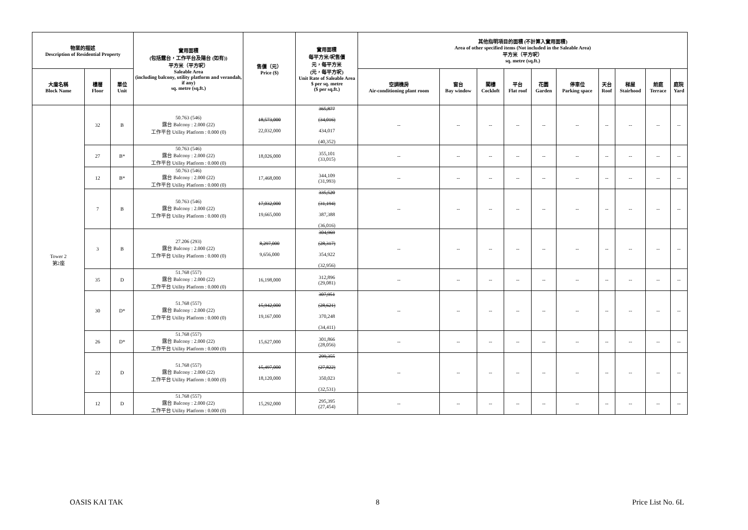| 物業的描述 Description of Residential Property | | | 實用面積 (包括露台，工作平台及陽台 (如有)) 平方米（平方呎） Saleable Area (including balcony, utility platform and verandah, if any) sq. metre (sq.ft.) | 售價（元） Price ($) | 實用面積 每平方米/呎售價 元，每平方米 (元，每平方呎) Unit Rate of Saleable Area $ per sq. metre ($ per sq.ft.) | 其他指明項目的面積 (不計算入實用面積) Area of other specified items (Not included in the Saleable Area) 平方米（平方呎） sq. metre (sq.ft.) | | | | | | | | | |
| --- | --- | --- | --- | --- | --- | --- | --- | --- | --- | --- | --- | --- | --- | --- | --- |
| 大廈名稱 Block Name | 樓層 Floor | 單位 Unit | | | | 空調機房 Air-conditioning plant room | 窗台 Bay window | 閣樓 Cockloft | 平台 Flat roof | 花園 Garden | 停車位 Parking space | 天台 Roof | 梯屋 Stairhood | 前庭 Terrace | 庭院 Yard |
| Tower 2 第2座 | 32 | B | 50.763 (546) 露台 Balcony : 2.000 (22) 工作平台 Utility Platform : 0.000 (0) | 18,573,000 22,032,000 | 365,877 (34,016) 434,017 (40,352) | -- | -- | -- | -- | -- | -- | -- | -- | -- | -- |
| | 27 | B* | 50.763 (546) 露台 Balcony : 2.000 (22) 工作平台 Utility Platform : 0.000 (0) | 18,026,000 | 355,101 (33,015) | -- | -- | -- | -- | -- | -- | -- | -- | -- | -- |
| | 12 | B* | 50.763 (546) 露台 Balcony : 2.000 (22) 工作平台 Utility Platform : 0.000 (0) | 17,468,000 | 344,109 (31,993) | -- | -- | -- | -- | -- | -- | -- | -- | -- | -- |
| | 7 | B | 50.763 (546) 露台 Balcony : 2.000 (22) 工作平台 Utility Platform : 0.000 (0) | 17,032,000 19,665,000 | 335,520 (31,194) 387,388 (36,016) | -- | -- | -- | -- | -- | -- | -- | -- | -- | -- |
| | 3 | B | 27.206 (293) 露台 Balcony : 2.000 (22) 工作平台 Utility Platform : 0.000 (0) | 8,297,000 9,656,000 | 304,969 (28,317) 354,922 (32,956) | -- | -- | -- | -- | -- | -- | -- | -- | -- | -- |
| | 35 | D | 51.768 (557) 露台 Balcony : 2.000 (22) 工作平台 Utility Platform : 0.000 (0) | 16,198,000 | 312,896 (29,081) | -- | -- | -- | -- | -- | -- | -- | -- | -- | -- |
| | 30 | D* | 51.768 (557) 露台 Balcony : 2.000 (22) 工作平台 Utility Platform : 0.000 (0) | 15,942,000 19,167,000 | 307,951 (28,621) 370,248 (34,411) | -- | -- | -- | -- | -- | -- | -- | -- | -- | -- |
| | 26 | D* | 51.768 (557) 露台 Balcony : 2.000 (22) 工作平台 Utility Platform : 0.000 (0) | 15,627,000 | 301,866 (28,056) | -- | -- | -- | -- | -- | -- | -- | -- | -- | -- |
| | 22 | D | 51.768 (557) 露台 Balcony : 2.000 (22) 工作平台 Utility Platform : 0.000 (0) | 15,497,000 18,120,000 | 299,355 (27,822) 350,023 (32,531) | -- | -- | -- | -- | -- | -- | -- | -- | -- | -- |
| | 12 | D | 51.768 (557) 露台 Balcony : 2.000 (22) 工作平台 Utility Platform : 0.000 (0) | 15,292,000 | 295,395 (27,454) | -- | -- | -- | -- | -- | -- | -- | -- | -- | -- |
OASIS KAI TAK 8 Price List No. 6L